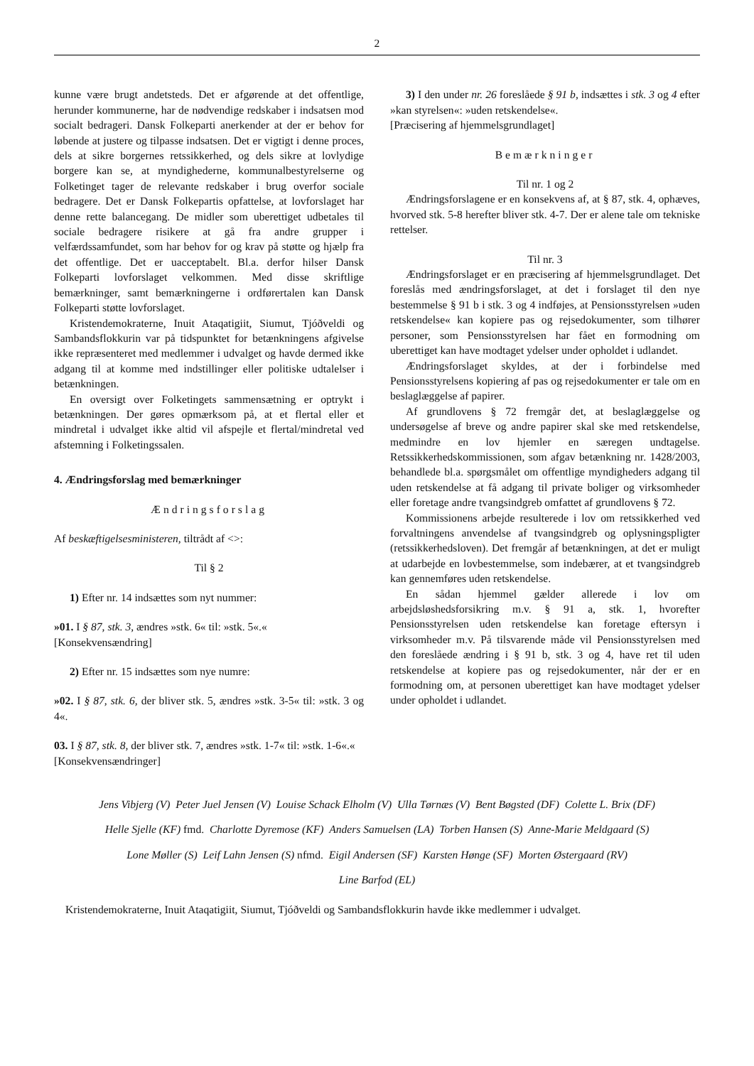2
kunne være brugt andetsteds. Det er afgørende at det offentlige, herunder kommunerne, har de nødvendige redskaber i indsatsen mod socialt bedrageri. Dansk Folkeparti anerkender at der er behov for løbende at justere og tilpasse indsatsen. Det er vigtigt i denne proces, dels at sikre borgernes retssikkerhed, og dels sikre at lovlydige borgere kan se, at myndighederne, kommunalbestyrelserne og Folketinget tager de relevante redskaber i brug overfor sociale bedragere. Det er Dansk Folkepartis opfattelse, at lovforslaget har denne rette balancegang. De midler som uberettiget udbetales til sociale bedragere risikere at gå fra andre grupper i velfærdssamfundet, som har behov for og krav på støtte og hjælp fra det offentlige. Det er uacceptabelt. Bl.a. derfor hilser Dansk Folkeparti lovforslaget velkommen. Med disse skriftlige bemærkninger, samt bemærkningerne i ordførertalen kan Dansk Folkeparti støtte lovforslaget.
Kristendemokraterne, Inuit Ataqatigiit, Siumut, Tjóðveldi og Sambandsflokkurin var på tidspunktet for betænkningens afgivelse ikke repræsenteret med medlemmer i udvalget og havde dermed ikke adgang til at komme med indstillinger eller politiske udtalelser i betænkningen.
En oversigt over Folketingets sammensætning er optrykt i betænkningen. Der gøres opmærksom på, at et flertal eller et mindretal i udvalget ikke altid vil afspejle et flertal/mindretal ved afstemning i Folketingssalen.
4. Ændringsforslag med bemærkninger
Ændringsforslag
Af beskæftigelsesministeren, tiltrådt af <>:
Til § 2
1) Efter nr. 14 indsættes som nyt nummer:
»01. I § 87, stk. 3, ændres »stk. 6« til: »stk. 5«.«
[Konsekvensændring]
2) Efter nr. 15 indsættes som nye numre:
»02. I § 87, stk. 6, der bliver stk. 5, ændres »stk. 3-5« til: »stk. 3 og 4«.
03. I § 87, stk. 8, der bliver stk. 7, ændres »stk. 1-7« til: »stk. 1-6«.«
[Konsekvensændringer]
3) I den under nr. 26 foreslåede § 91 b, indsættes i stk. 3 og 4 efter »kan styrelsen«: »uden retskendelse«.
[Præcisering af hjemmelsgrundlaget]
Bemærkninger
Til nr. 1 og 2
Ændringsforslagene er en konsekvens af, at § 87, stk. 4, ophæves, hvorved stk. 5-8 herefter bliver stk. 4-7. Der er alene tale om tekniske rettelser.
Til nr. 3
Ændringsforslaget er en præcisering af hjemmelsgrundlaget. Det foreslås med ændringsforslaget, at det i forslaget til den nye bestemmelse § 91 b i stk. 3 og 4 indføjes, at Pensionsstyrelsen »uden retskendelse« kan kopiere pas og rejsedokumenter, som tilhører personer, som Pensionsstyrelsen har fået en formodning om uberettiget kan have modtaget ydelser under opholdet i udlandet.
Ændringsforslaget skyldes, at der i forbindelse med Pensionsstyrelsens kopiering af pas og rejsedokumenter er tale om en beslaglæggelse af papirer.
Af grundlovens § 72 fremgår det, at beslaglæggelse og undersøgelse af breve og andre papirer skal ske med retskendelse, medmindre en lov hjemler en særegen undtagelse. Retssikkerhedskommissionen, som afgav betænkning nr. 1428/2003, behandlede bl.a. spørgsmålet om offentlige myndigheders adgang til uden retskendelse at få adgang til private boliger og virksomheder eller foretage andre tvangsindgreb omfattet af grundlovens § 72.
Kommissionens arbejde resulterede i lov om retssikkerhed ved forvaltningens anvendelse af tvangsindgreb og oplysningspligter (retssikkerhedsloven). Det fremgår af betænkningen, at det er muligt at udarbejde en lovbestemmelse, som indebærer, at et tvangsindgreb kan gennemføres uden retskendelse.
En sådan hjemmel gælder allerede i lov om arbejdsløshedsforsikring m.v. § 91 a, stk. 1, hvorefter Pensionsstyrelsen uden retskendelse kan foretage eftersyn i virksomheder m.v. På tilsvarende måde vil Pensionsstyrelsen med den foreslåede ændring i § 91 b, stk. 3 og 4, have ret til uden retskendelse at kopiere pas og rejsedokumenter, når der er en formodning om, at personen uberettiget kan have modtaget ydelser under opholdet i udlandet.
Jens Vibjerg (V) Peter Juel Jensen (V) Louise Schack Elholm (V) Ulla Tørnæs (V) Bent Bøgsted (DF) Colette L. Brix (DF)
Helle Sjelle (KF) fmd. Charlotte Dyremose (KF) Anders Samuelsen (LA) Torben Hansen (S) Anne-Marie Meldgaard (S)
Lone Møller (S) Leif Lahn Jensen (S) nfmd. Eigil Andersen (SF) Karsten Hønge (SF) Morten Østergaard (RV)
Line Barfod (EL)
Kristendemokraterne, Inuit Ataqatigiit, Siumut, Tjóðveldi og Sambandsflokkurin havde ikke medlemmer i udvalget.